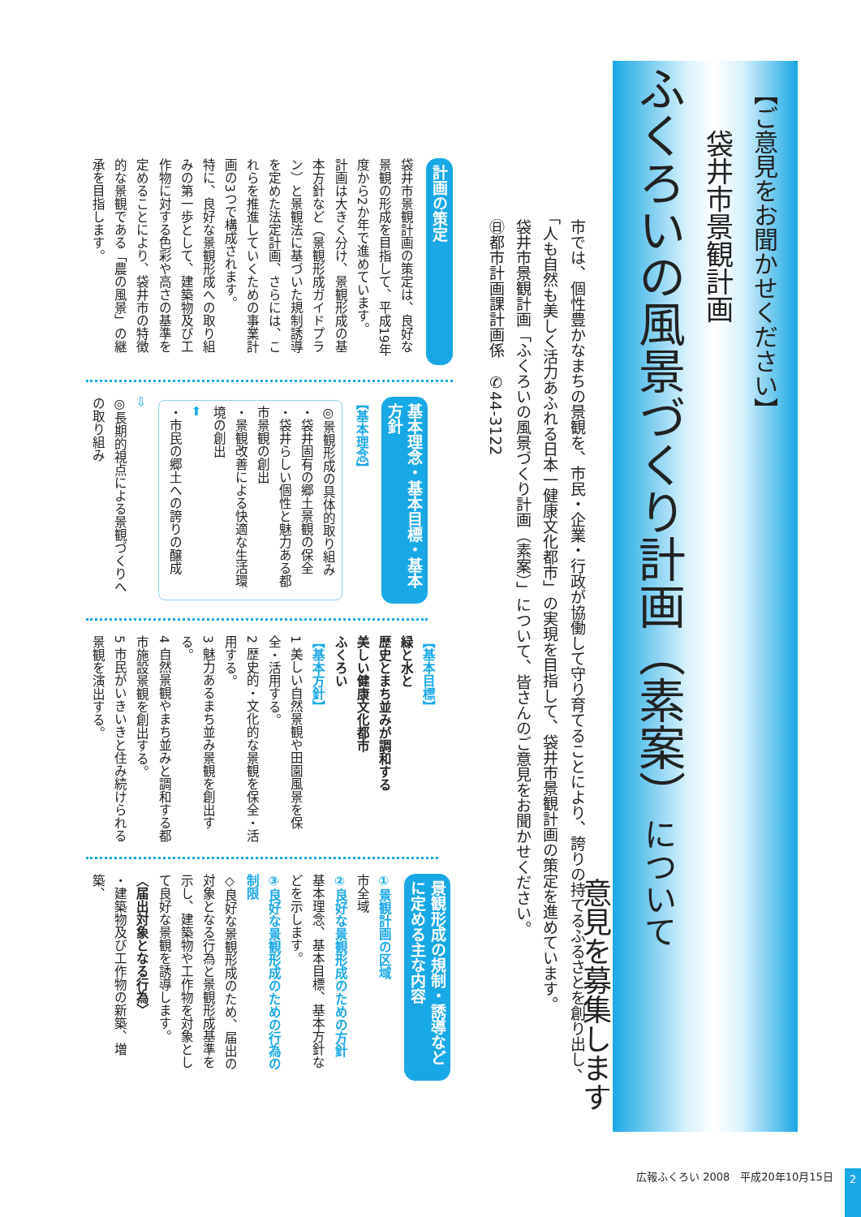【ご意見をお聞かせください】
袋井市景観計画
ふくろいの風景づくり計画（素案）について
意見を募集します
市では、個性豊かなまちの景観を、市民・企業・行政が協働して守り育てることにより、誇りの持てるふるさとを創り出し、「人も自然も美しく活力あふれる日本一健康文化都市」の実現を目指して、袋井市景観計画の策定を進めています。
袋井市景観計画「ふくろいの風景づくり計画（素案）」について、皆さんのご意見をお聞かせください。
㊐都市計画課計画係　✆44-3122
計画の策定
袋井市景観計画の策定は、良好な景観の形成を目指して、平成19年度から2か年で進めています。
計画は大きく分け、景観形成の基本方針など（景観形成ガイドプラン）と景観法に基づいた規制誘導を定めた法定計画、さらには、これらを推進していくための事業計画の3つで構成されます。
特に、良好な景観形成への取り組みの第一歩として、建築物及び工作物に対する色彩や高さの基準を定めることにより、袋井市の特徴的な景観である「農の風景」の継承を目指します。
基本理念・基本目標・基本方針
【基本理念】
◎景観形成の具体的取り組み
・袋井固有の郷土景観の保全
・袋井らしい個性と魅力ある都市景観の創出
・景観改善による快適な生活環境の創出
⬅
・市民の郷土への誇りの醸成
⇨
◎長期的視点による景観づくりへの取り組み
【基本目標】
緑と水と
歴史とまち並みが調和する
美しい健康文化都市
ふくろい
【基本方針】
1 美しい自然景観や田園風景を保全・活用する。
2 歴史的・文化的な景観を保全・活用する。
3 魅力あるまち並み景観を創出する。
4 自然景観やまち並みと調和する都市施設景観を創出する。
5 市民がいきいきと住み続けられる景観を演出する。
景観形成の規制・誘導などに定める主な内容
①景観計画の区域
市全域
②良好な景観形成のための方針
基本理念、基本目標、基本方針などを示します。
③良好な景観形成のための行為の制限
◇良好な景観形成のため、届出の対象となる行為と景観形成基準を示し、建築物や工作物を対象として良好な景観を誘導します。
〈届出対象となる行為〉
・建築物及び工作物の新築、増築、
広報ふくろい 2008　平成20年10月15日 2